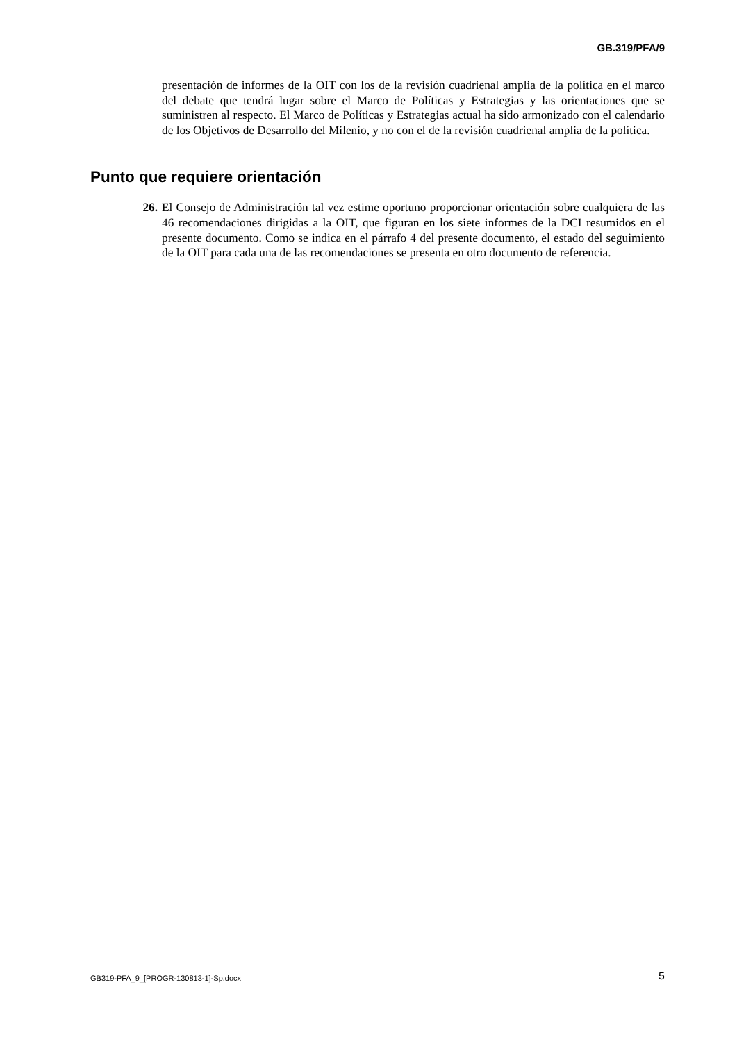GB.319/PFA/9
presentación de informes de la OIT con los de la revisión cuadrienal amplia de la política en el marco del debate que tendrá lugar sobre el Marco de Políticas y Estrategias y las orientaciones que se suministren al respecto. El Marco de Políticas y Estrategias actual ha sido armonizado con el calendario de los Objetivos de Desarrollo del Milenio, y no con el de la revisión cuadrienal amplia de la política.
Punto que requiere orientación
26. El Consejo de Administración tal vez estime oportuno proporcionar orientación sobre cualquiera de las 46 recomendaciones dirigidas a la OIT, que figuran en los siete informes de la DCI resumidos en el presente documento. Como se indica en el párrafo 4 del presente documento, el estado del seguimiento de la OIT para cada una de las recomendaciones se presenta en otro documento de referencia.
GB319-PFA_9_[PROGR-130813-1]-Sp.docx 5